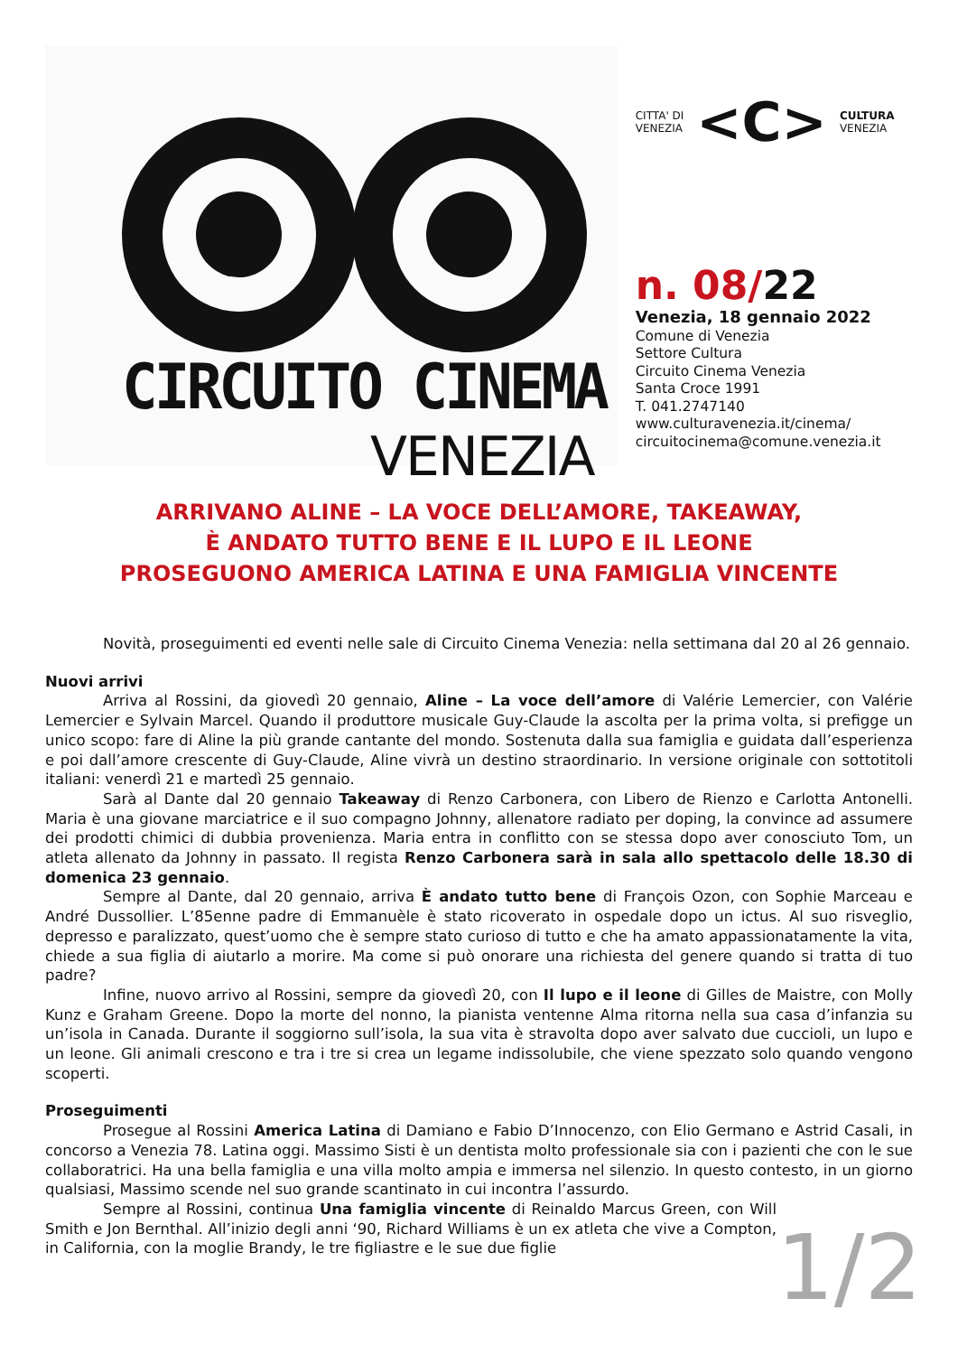CIRCUITO CINEMA
VENEZIA
CITTA' DI
VENEZIA
<C>
CULTURA
VENEZIA
n. 08/22
Venezia, 18 gennaio 2022
Comune di Venezia
Settore Cultura
Circuito Cinema Venezia
Santa Croce 1991
T. 041.2747140
www.culturavenezia.it/cinema/
circuitocinema@comune.venezia.it
ARRIVANO ALINE – LA VOCE DELL’AMORE, TAKEAWAY,
È ANDATO TUTTO BENE E IL LUPO E IL LEONE
PROSEGUONO AMERICA LATINA E UNA FAMIGLIA VINCENTE
Novità, proseguimenti ed eventi nelle sale di Circuito Cinema Venezia: nella settimana dal 20 al 26 gennaio.
Nuovi arrivi
Arriva al Rossini, da giovedì 20 gennaio, Aline – La voce dell’amore di Valérie Lemercier, con Valérie Lemercier e Sylvain Marcel. Quando il produttore musicale Guy-Claude la ascolta per la prima volta, si prefigge un unico scopo: fare di Aline la più grande cantante del mondo. Sostenuta dalla sua famiglia e guidata dall’esperienza e poi dall’amore crescente di Guy-Claude, Aline vivrà un destino straordinario. In versione originale con sottotitoli italiani: venerdì 21 e martedì 25 gennaio.
Sarà al Dante dal 20 gennaio Takeaway di Renzo Carbonera, con Libero de Rienzo e Carlotta Antonelli. Maria è una giovane marciatrice e il suo compagno Johnny, allenatore radiato per doping, la convince ad assumere dei prodotti chimici di dubbia provenienza. Maria entra in conflitto con se stessa dopo aver conosciuto Tom, un atleta allenato da Johnny in passato. Il regista Renzo Carbonera sarà in sala allo spettacolo delle 18.30 di domenica 23 gennaio.
Sempre al Dante, dal 20 gennaio, arriva È andato tutto bene di François Ozon, con Sophie Marceau e André Dussollier. L’85enne padre di Emmanuèle è stato ricoverato in ospedale dopo un ictus. Al suo risveglio, depresso e paralizzato, quest’uomo che è sempre stato curioso di tutto e che ha amato appassionatamente la vita, chiede a sua figlia di aiutarlo a morire. Ma come si può onorare una richiesta del genere quando si tratta di tuo padre?
Infine, nuovo arrivo al Rossini, sempre da giovedì 20, con Il lupo e il leone di Gilles de Maistre, con Molly Kunz e Graham Greene. Dopo la morte del nonno, la pianista ventenne Alma ritorna nella sua casa d’infanzia su un’isola in Canada. Durante il soggiorno sull’isola, la sua vita è stravolta dopo aver salvato due cuccioli, un lupo e un leone. Gli animali crescono e tra i tre si crea un legame indissolubile, che viene spezzato solo quando vengono scoperti.
Proseguimenti
Prosegue al Rossini America Latina di Damiano e Fabio D’Innocenzo, con Elio Germano e Astrid Casali, in concorso a Venezia 78. Latina oggi. Massimo Sisti è un dentista molto professionale sia con i pazienti che con le sue collaboratrici. Ha una bella famiglia e una villa molto ampia e immersa nel silenzio. In questo contesto, in un giorno qualsiasi, Massimo scende nel suo grande scantinato in cui incontra l’assurdo.
Sempre al Rossini, continua Una famiglia vincente di Reinaldo Marcus Green, con Will Smith e Jon Bernthal. All’inizio degli anni ‘90, Richard Williams è un ex atleta che vive a Compton, in California, con la moglie Brandy, le tre figliastre e le sue due figlie
1/2